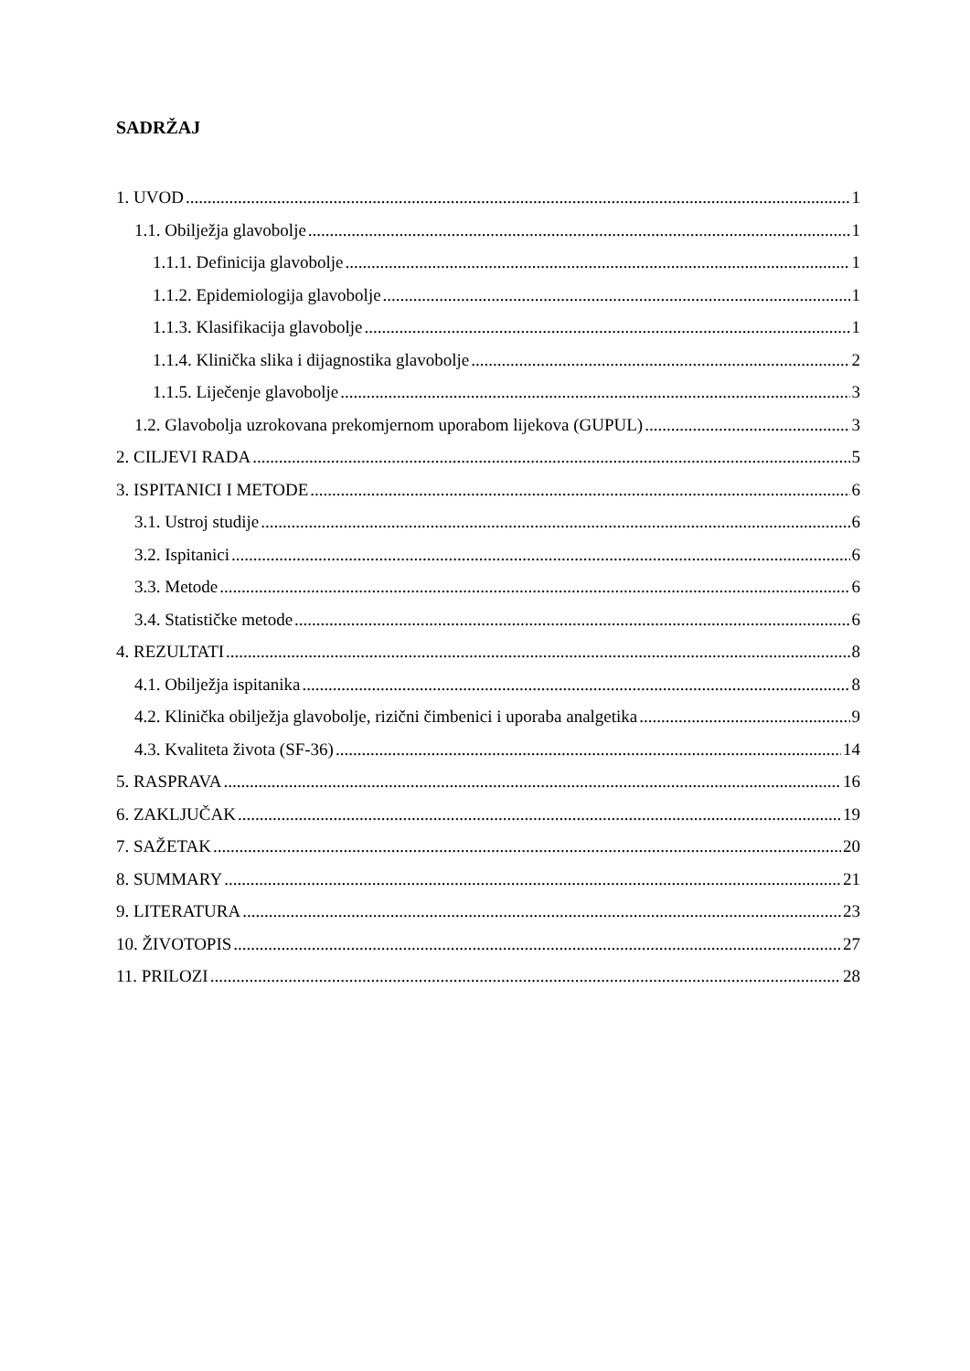SADRŽAJ
1. UVOD 1
1.1. Obilježja glavobolje 1
1.1.1. Definicija glavobolje 1
1.1.2. Epidemiologija glavobolje 1
1.1.3. Klasifikacija glavobolje 1
1.1.4. Klinička slika i dijagnostika glavobolje 2
1.1.5. Liječenje glavobolje 3
1.2. Glavobolja uzrokovana prekomjernom uporabom lijekova (GUPUL) 3
2. CILJEVI RADA 5
3. ISPITANICI I METODE 6
3.1. Ustroj studije 6
3.2. Ispitanici 6
3.3. Metode 6
3.4. Statističke metode 6
4. REZULTATI 8
4.1. Obilježja ispitanika 8
4.2. Klinička obilježja glavobolje, rizični čimbenici i uporaba analgetika 9
4.3. Kvaliteta života (SF-36) 14
5. RASPRAVA 16
6. ZAKLJUČAK 19
7. SAŽETAK 20
8. SUMMARY 21
9. LITERATURA 23
10. ŽIVOTOPIS 27
11. PRILOZI 28